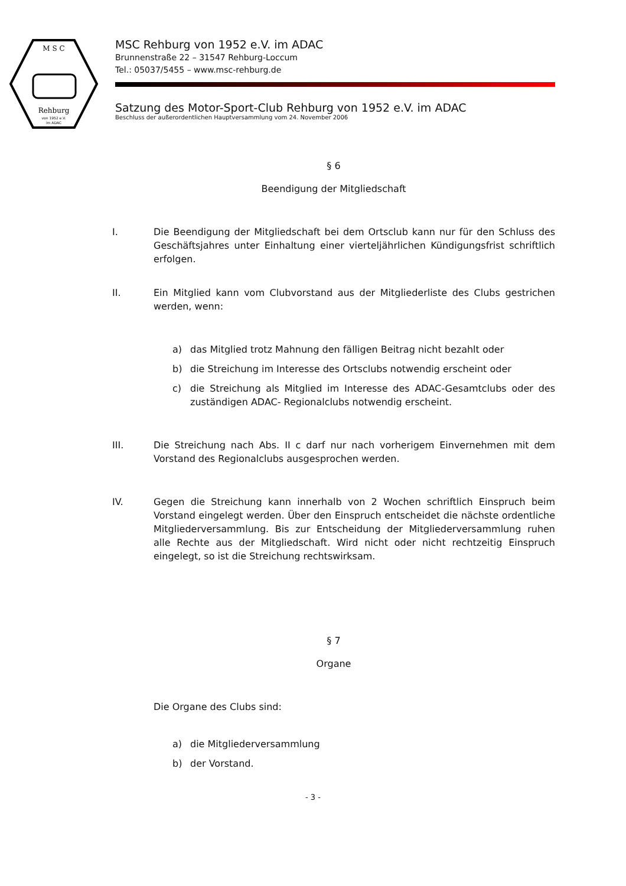M S C
Rehburg
von 1952 e.V.
im ADAC
MSC Rehburg von 1952 e.V. im ADAC
Brunnenstraße 22 – 31547 Rehburg-Loccum
Tel.: 05037/5455 – www.msc-rehburg.de
Satzung des Motor-Sport-Club Rehburg von 1952 e.V. im ADAC
Beschluss der außerordentlichen Hauptversammlung vom 24. November 2006
§ 6
Beendigung der Mitgliedschaft
I. Die Beendigung der Mitgliedschaft bei dem Ortsclub kann nur für den Schluss des Geschäftsjahres unter Einhaltung einer vierteljährlichen Kündigungsfrist schriftlich erfolgen.
II. Ein Mitglied kann vom Clubvorstand aus der Mitgliederliste des Clubs gestrichen werden, wenn:
a) das Mitglied trotz Mahnung den fälligen Beitrag nicht bezahlt oder
b) die Streichung im Interesse des Ortsclubs notwendig erscheint oder
c) die Streichung als Mitglied im Interesse des ADAC-Gesamtclubs oder des zuständigen ADAC- Regionalclubs notwendig erscheint.
III. Die Streichung nach Abs. II c darf nur nach vorherigem Einvernehmen mit dem Vorstand des Regionalclubs ausgesprochen werden.
IV. Gegen die Streichung kann innerhalb von 2 Wochen schriftlich Einspruch beim Vorstand eingelegt werden. Über den Einspruch entscheidet die nächste ordentliche Mitgliederversammlung. Bis zur Entscheidung der Mitgliederversammlung ruhen alle Rechte aus der Mitgliedschaft. Wird nicht oder nicht rechtzeitig Einspruch eingelegt, so ist die Streichung rechtswirksam.
§ 7
Organe
Die Organe des Clubs sind:
a) die Mitgliederversammlung
b) der Vorstand.
- 3 -